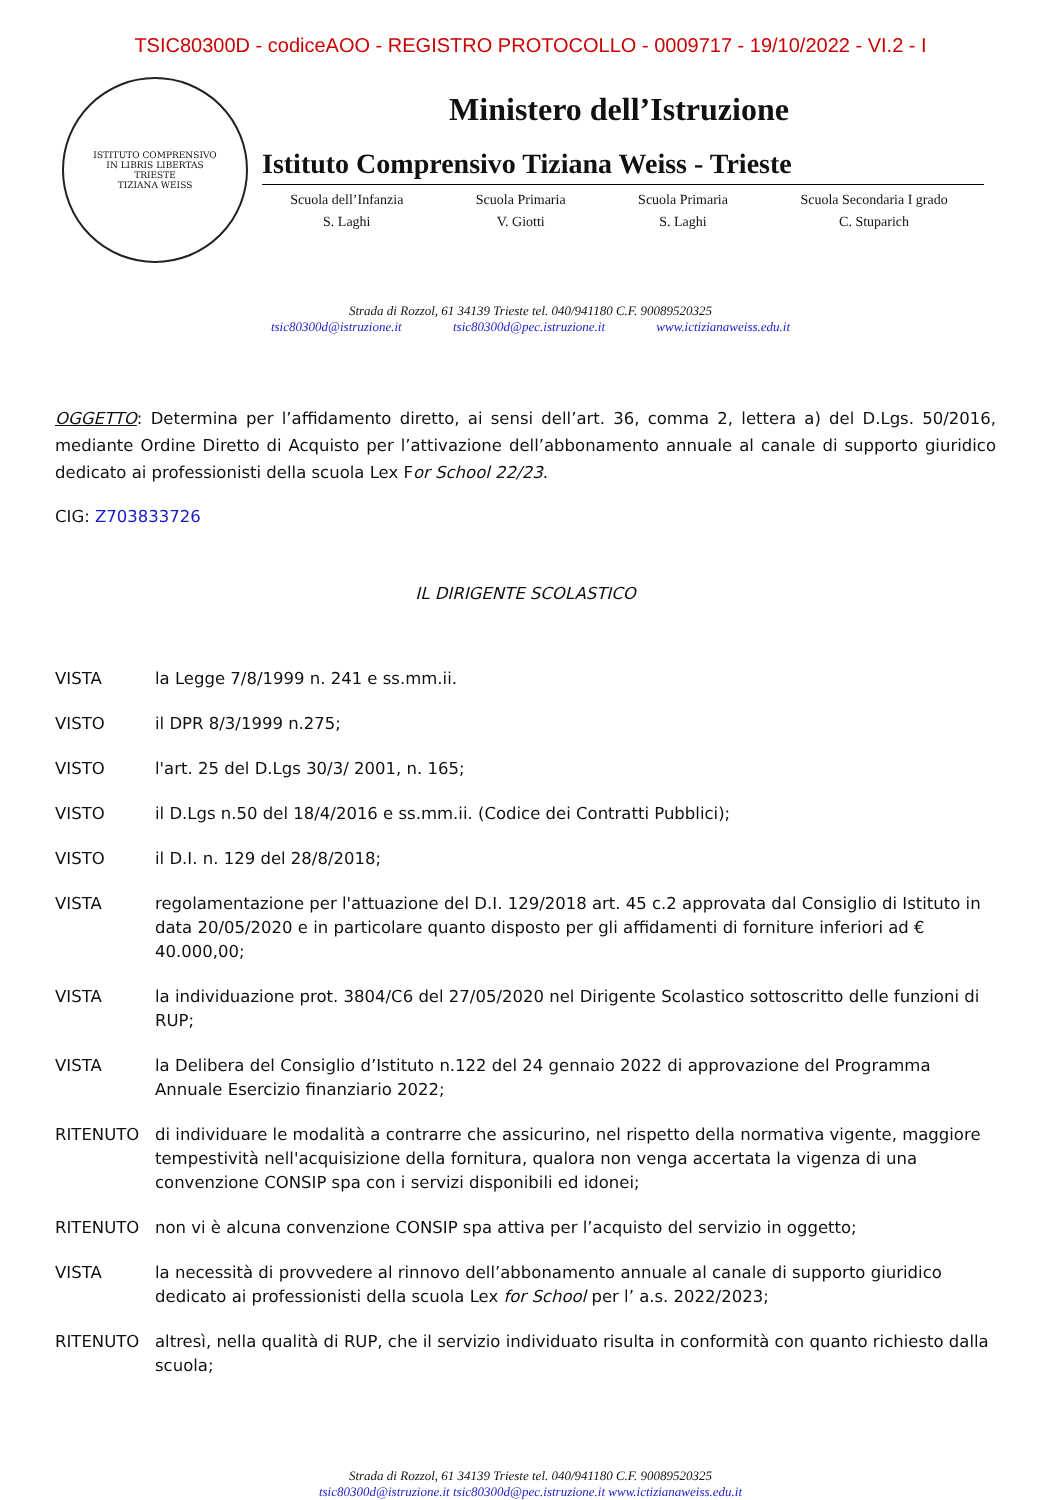TSIC80300D - codiceAOO - REGISTRO PROTOCOLLO - 0009717 - 19/10/2022 - VI.2 - I
ISTITUTO COMPRENSIVO
IN LIBRIS LIBERTAS
TRIESTE
TIZIANA WEISS
Ministero dell’Istruzione
Istituto Comprensivo Tiziana Weiss - Trieste
Scuola dell’Infanzia
S. Laghi
Scuola Primaria
V. Giotti
Scuola Primaria
S. Laghi
Scuola Secondaria I grado
C. Stuparich
Strada di Rozzol, 61 34139 Trieste tel. 040/941180 C.F. 90089520325
tsic80300d@istruzione.it tsic80300d@pec.istruzione.it www.ictizianaweiss.edu.it
OGGETTO: Determina per l’affidamento diretto, ai sensi dell’art. 36, comma 2, lettera a) del D.Lgs. 50/2016, mediante Ordine Diretto di Acquisto per l’attivazione dell’abbonamento annuale al canale di supporto giuridico dedicato ai professionisti della scuola Lex For School 22/23.
CIG: Z703833726
IL DIRIGENTE SCOLASTICO
VISTA la Legge 7/8/1999 n. 241 e ss.mm.ii.
VISTO il DPR 8/3/1999 n.275;
VISTO l'art. 25 del D.Lgs 30/3/ 2001, n. 165;
VISTO il D.Lgs n.50 del 18/4/2016 e ss.mm.ii. (Codice dei Contratti Pubblici);
VISTO il D.I. n. 129 del 28/8/2018;
VISTA regolamentazione per l'attuazione del D.I. 129/2018 art. 45 c.2 approvata dal Consiglio di Istituto in data 20/05/2020 e in particolare quanto disposto per gli affidamenti di forniture inferiori ad € 40.000,00;
VISTA la individuazione prot. 3804/C6 del 27/05/2020 nel Dirigente Scolastico sottoscritto delle funzioni di RUP;
VISTA la Delibera del Consiglio d’Istituto n.122 del 24 gennaio 2022 di approvazione del Programma Annuale Esercizio finanziario 2022;
RITENUTO di individuare le modalità a contrarre che assicurino, nel rispetto della normativa vigente, maggiore tempestività nell'acquisizione della fornitura, qualora non venga accertata la vigenza di una convenzione CONSIP spa con i servizi disponibili ed idonei;
RITENUTO non vi è alcuna convenzione CONSIP spa attiva per l’acquisto del servizio in oggetto;
VISTA la necessità di provvedere al rinnovo dell’abbonamento annuale al canale di supporto giuridico dedicato ai professionisti della scuola Lex for School per l’ a.s. 2022/2023;
RITENUTO altresì, nella qualità di RUP, che il servizio individuato risulta in conformità con quanto richiesto dalla scuola;
Strada di Rozzol, 61 34139 Trieste tel. 040/941180 C.F. 90089520325
tsic80300d@istruzione.it tsic80300d@pec.istruzione.it www.ictizianaweiss.edu.it